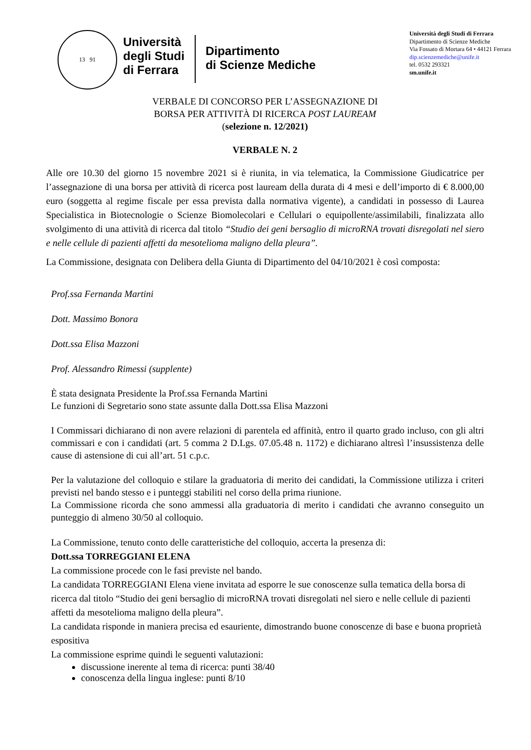13 91
Università
degli Studi
di Ferrara
Dipartimento
di Scienze Mediche
Università degli Studi di Ferrara
Dipartimento di Scienze Mediche
Via Fossato di Mortara 64 • 44121 Ferrara
dip.scienzemediche@unife.it
tel. 0532 293321
sm.unife.it
VERBALE DI CONCORSO PER L’ASSEGNAZIONE DI
BORSA PER ATTIVITÀ DI RICERCA POST LAUREAM
(selezione n. 12/2021)
VERBALE N. 2
Alle ore 10.30 del giorno 15 novembre 2021 si è riunita, in via telematica, la Commissione Giudicatrice per l’assegnazione di una borsa per attività di ricerca post lauream della durata di 4 mesi e dell’importo di € 8.000,00 euro (soggetta al regime fiscale per essa prevista dalla normativa vigente), a candidati in possesso di Laurea Specialistica in Biotecnologie o Scienze Biomolecolari e Cellulari o equipollente/assimilabili, finalizzata allo svolgimento di una attività di ricerca dal titolo “Studio dei geni bersaglio di microRNA trovati disregolati nel siero e nelle cellule di pazienti affetti da mesotelioma maligno della pleura”.
La Commissione, designata con Delibera della Giunta di Dipartimento del 04/10/2021 è così composta:
Prof.ssa Fernanda Martini
Dott. Massimo Bonora
Dott.ssa Elisa Mazzoni
Prof. Alessandro Rimessi (supplente)
È stata designata Presidente la Prof.ssa Fernanda Martini
Le funzioni di Segretario sono state assunte dalla Dott.ssa Elisa Mazzoni
I Commissari dichiarano di non avere relazioni di parentela ed affinità, entro il quarto grado incluso, con gli altri commissari e con i candidati (art. 5 comma 2 D.Lgs. 07.05.48 n. 1172) e dichiarano altresì l’insussistenza delle cause di astensione di cui all’art. 51 c.p.c.
Per la valutazione del colloquio e stilare la graduatoria di merito dei candidati, la Commissione utilizza i criteri previsti nel bando stesso e i punteggi stabiliti nel corso della prima riunione.
La Commissione ricorda che sono ammessi alla graduatoria di merito i candidati che avranno conseguito un punteggio di almeno 30/50 al colloquio.
La Commissione, tenuto conto delle caratteristiche del colloquio, accerta la presenza di:
Dott.ssa TORREGGIANI ELENA
La commissione procede con le fasi previste nel bando.
La candidata TORREGGIANI Elena viene invitata ad esporre le sue conoscenze sulla tematica della borsa di ricerca dal titolo “Studio dei geni bersaglio di microRNA trovati disregolati nel siero e nelle cellule di pazienti affetti da mesotelioma maligno della pleura”.
La candidata risponde in maniera precisa ed esauriente, dimostrando buone conoscenze di base e buona proprietà espositiva
La commissione esprime quindi le seguenti valutazioni:
discussione inerente al tema di ricerca: punti 38/40
conoscenza della lingua inglese: punti 8/10